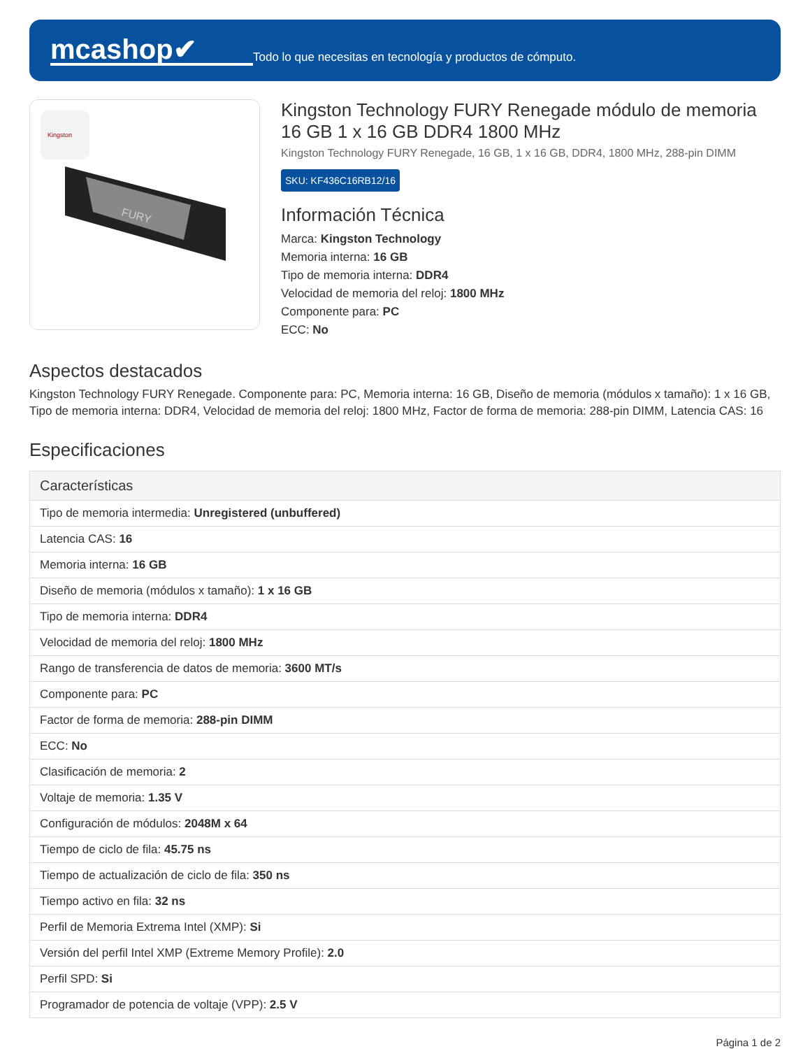mcashop✔
Todo lo que necesitas en tecnología y productos de cómputo.
Kingston
FURY
Kingston Technology FURY Renegade módulo de memoria 16 GB 1 x 16 GB DDR4 1800 MHz
Kingston Technology FURY Renegade, 16 GB, 1 x 16 GB, DDR4, 1800 MHz, 288-pin DIMM
SKU: KF436C16RB12/16
Información Técnica
Marca: Kingston Technology
Memoria interna: 16 GB
Tipo de memoria interna: DDR4
Velocidad de memoria del reloj: 1800 MHz
Componente para: PC
ECC: No
Aspectos destacados
Kingston Technology FURY Renegade. Componente para: PC, Memoria interna: 16 GB, Diseño de memoria (módulos x tamaño): 1 x 16 GB, Tipo de memoria interna: DDR4, Velocidad de memoria del reloj: 1800 MHz, Factor de forma de memoria: 288-pin DIMM, Latencia CAS: 16
Especificaciones
| Características |
| --- |
| Tipo de memoria intermedia: Unregistered (unbuffered) |
| Latencia CAS: 16 |
| Memoria interna: 16 GB |
| Diseño de memoria (módulos x tamaño): 1 x 16 GB |
| Tipo de memoria interna: DDR4 |
| Velocidad de memoria del reloj: 1800 MHz |
| Rango de transferencia de datos de memoria: 3600 MT/s |
| Componente para: PC |
| Factor de forma de memoria: 288-pin DIMM |
| ECC: No |
| Clasificación de memoria: 2 |
| Voltaje de memoria: 1.35 V |
| Configuración de módulos: 2048M x 64 |
| Tiempo de ciclo de fila: 45.75 ns |
| Tiempo de actualización de ciclo de fila: 350 ns |
| Tiempo activo en fila: 32 ns |
| Perfil de Memoria Extrema Intel (XMP): Si |
| Versión del perfil Intel XMP (Extreme Memory Profile): 2.0 |
| Perfil SPD: Si |
| Programador de potencia de voltaje (VPP): 2.5 V |
Página 1 de 2